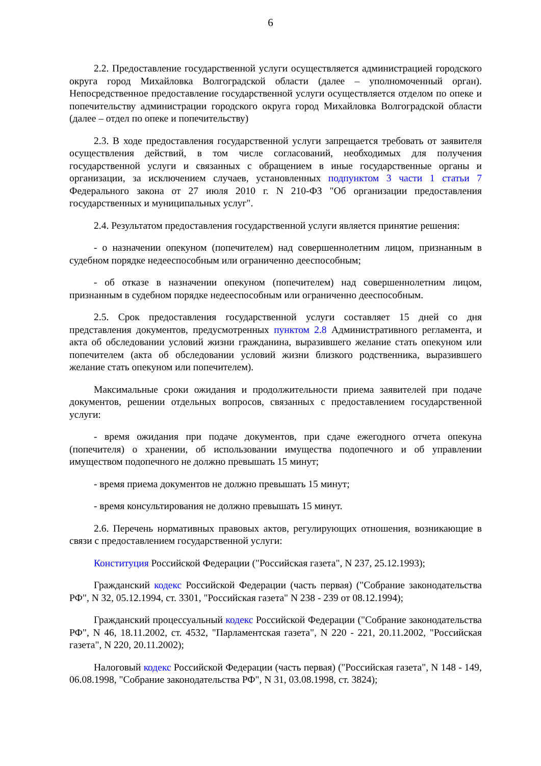6
2.2. Предоставление государственной услуги осуществляется администрацией городского округа город Михайловка Волгоградской области (далее – уполномоченный орган). Непосредственное предоставление государственной услуги осуществляется отделом по опеке и попечительству администрации городского округа город Михайловка Волгоградской области (далее – отдел по опеке и попечительству)
2.3. В ходе предоставления государственной услуги запрещается требовать от заявителя осуществления действий, в том числе согласований, необходимых для получения государственной услуги и связанных с обращением в иные государственные органы и организации, за исключением случаев, установленных подпунктом 3 части 1 статьи 7 Федерального закона от 27 июля 2010 г. N 210-ФЗ "Об организации предоставления государственных и муниципальных услуг".
2.4. Результатом предоставления государственной услуги является принятие решения:
- о назначении опекуном (попечителем) над совершеннолетним лицом, признанным в судебном порядке недееспособным или ограниченно дееспособным;
- об отказе в назначении опекуном (попечителем) над совершеннолетним лицом, признанным в судебном порядке недееспособным или ограниченно дееспособным.
2.5. Срок предоставления государственной услуги составляет 15 дней со дня представления документов, предусмотренных пунктом 2.8 Административного регламента, и акта об обследовании условий жизни гражданина, выразившего желание стать опекуном или попечителем (акта об обследовании условий жизни близкого родственника, выразившего желание стать опекуном или попечителем).
Максимальные сроки ожидания и продолжительности приема заявителей при подаче документов, решении отдельных вопросов, связанных с предоставлением государственной услуги:
- время ожидания при подаче документов, при сдаче ежегодного отчета опекуна (попечителя) о хранении, об использовании имущества подопечного и об управлении имуществом подопечного не должно превышать 15 минут;
- время приема документов не должно превышать 15 минут;
- время консультирования не должно превышать 15 минут.
2.6. Перечень нормативных правовых актов, регулирующих отношения, возникающие в связи с предоставлением государственной услуги:
Конституция Российской Федерации ("Российская газета", N 237, 25.12.1993);
Гражданский кодекс Российской Федерации (часть первая) ("Собрание законодательства РФ", N 32, 05.12.1994, ст. 3301, "Российская газета" N 238 - 239 от 08.12.1994);
Гражданский процессуальный кодекс Российской Федерации ("Собрание законодательства РФ", N 46, 18.11.2002, ст. 4532, "Парламентская газета", N 220 - 221, 20.11.2002, "Российская газета", N 220, 20.11.2002);
Налоговый кодекс Российской Федерации (часть первая) ("Российская газета", N 148 - 149, 06.08.1998, "Собрание законодательства РФ", N 31, 03.08.1998, ст. 3824);